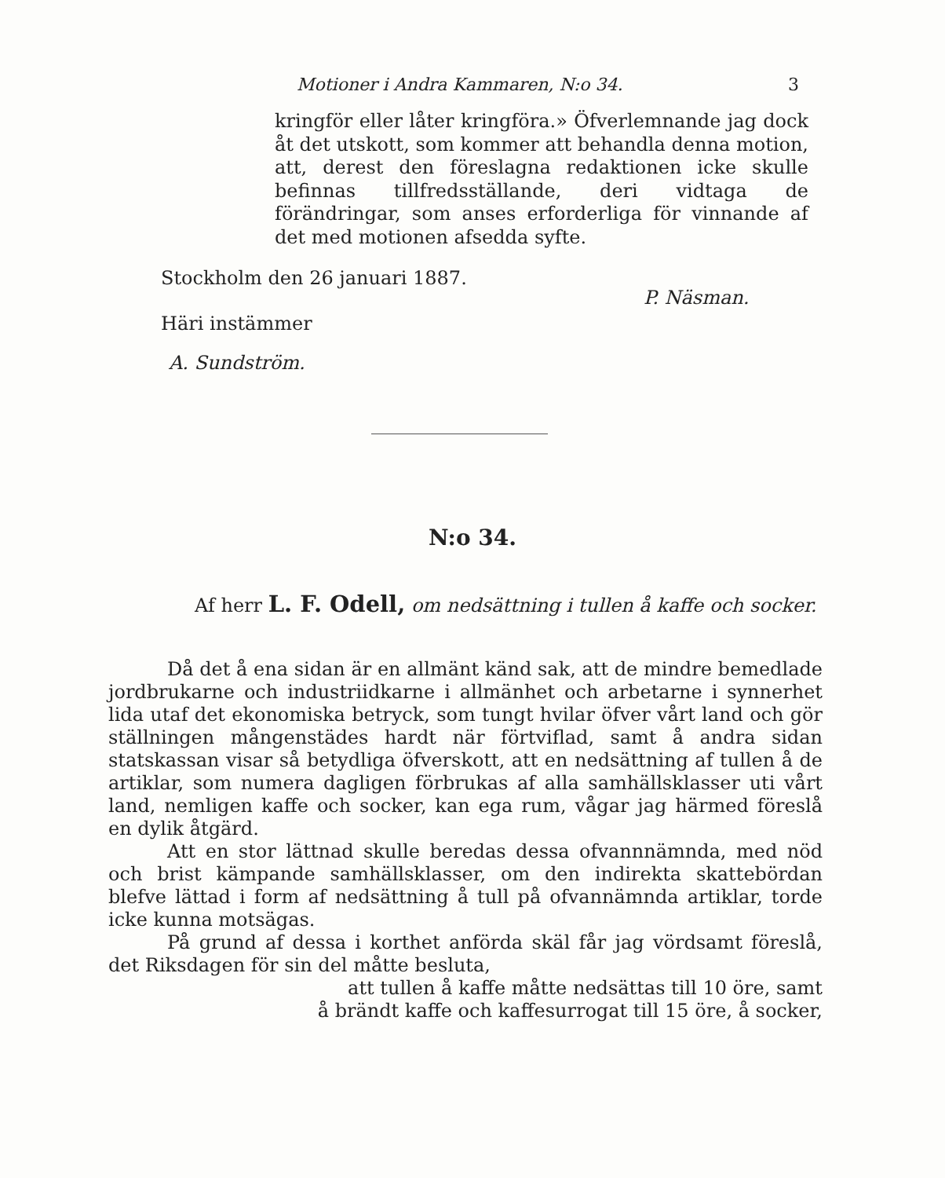Motioner i Andra Kammaren, N:o 34. 3
kringför eller låter kringföra.» Öfverlemnande jag dock åt det utskott, som kommer att behandla denna motion, att, derest den föreslagna redaktionen icke skulle befinnas tillfredsställande, deri vidtaga de förändringar, som anses erforderliga för vinnande af det med motionen afsedda syfte.
Stockholm den 26 januari 1887.
P. Näsman.
Häri instämmer
A. Sundström.
N:o 34.
Af herr L. F. Odell, om nedsättning i tullen å kaffe och socker.
Då det å ena sidan är en allmänt känd sak, att de mindre bemedlade jordbrukarne och industriidkarne i allmänhet och arbetarne i synnerhet lida utaf det ekonomiska betryck, som tungt hvilar öfver vårt land och gör ställningen mångenstädes hardt när förtviflad, samt å andra sidan statskassan visar så betydliga öfverskott, att en nedsättning af tullen å de artiklar, som numera dagligen förbrukas af alla samhällsklasser uti vårt land, nemligen kaffe och socker, kan ega rum, vågar jag härmed föreslå en dylik åtgärd.
Att en stor lättnad skulle beredas dessa ofvannnämnda, med nöd och brist kämpande samhällsklasser, om den indirekta skattebördan blefve lättad i form af nedsättning å tull på ofvannämnda artiklar, torde icke kunna motsägas.
På grund af dessa i korthet anförda skäl får jag vördsamt föreslå, det Riksdagen för sin del måtte besluta,
att tullen å kaffe måtte nedsättas till 10 öre, samt
å brändt kaffe och kaffesurrogat till 15 öre, å socker,